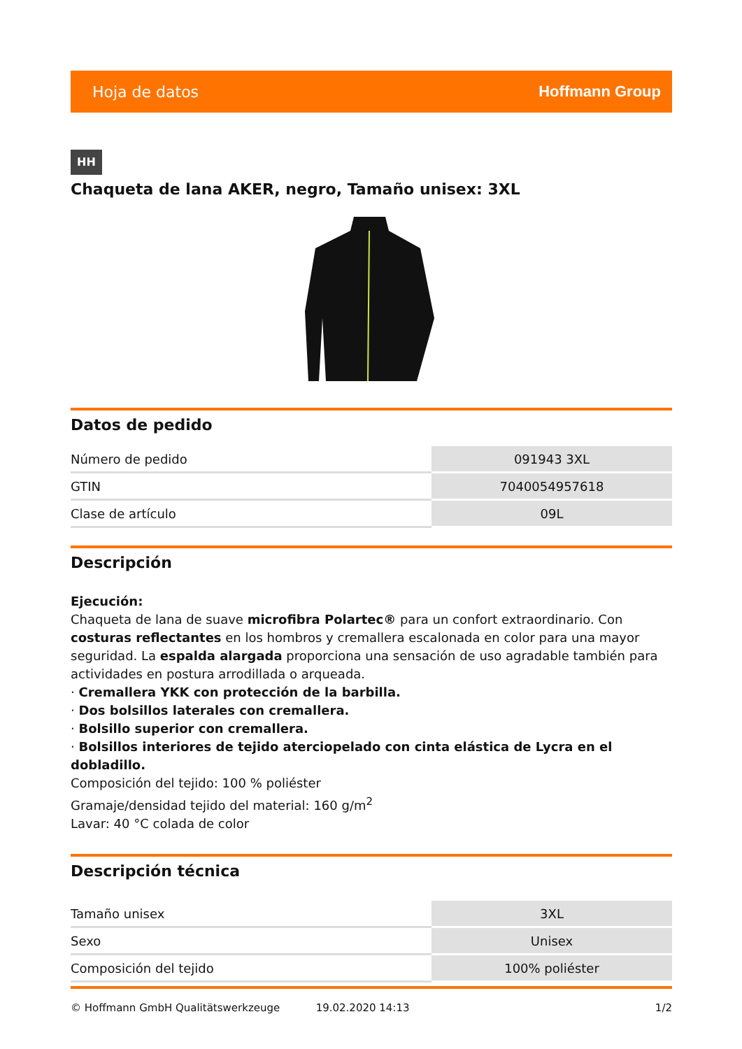Hoja de datos Hoffmann Group
HH
Chaqueta de lana AKER, negro, Tamaño unisex: 3XL
Datos de pedido
| Número de pedido | 091943 3XL |
| GTIN | 7040054957618 |
| Clase de artículo | 09L |
Descripción
Ejecución:
Chaqueta de lana de suave microfibra Polartec® para un confort extraordinario. Con costuras reflectantes en los hombros y cremallera escalonada en color para una mayor seguridad. La espalda alargada proporciona una sensación de uso agradable también para actividades en postura arrodillada o arqueada.
· Cremallera YKK con protección de la barbilla.
· Dos bolsillos laterales con cremallera.
· Bolsillo superior con cremallera.
· Bolsillos interiores de tejido aterciopelado con cinta elástica de Lycra en el dobladillo.
Composición del tejido: 100 % poliéster
Gramaje/densidad tejido del material: 160 g/m<sup>2</sup>
Lavar: 40 °C colada de color
Descripción técnica
| Tamaño unisex | 3XL |
| Sexo | Unisex |
| Composición del tejido | 100% poliéster |
© Hoffmann GmbH Qualitätswerkzeuge 19.02.2020 14:13 1/2